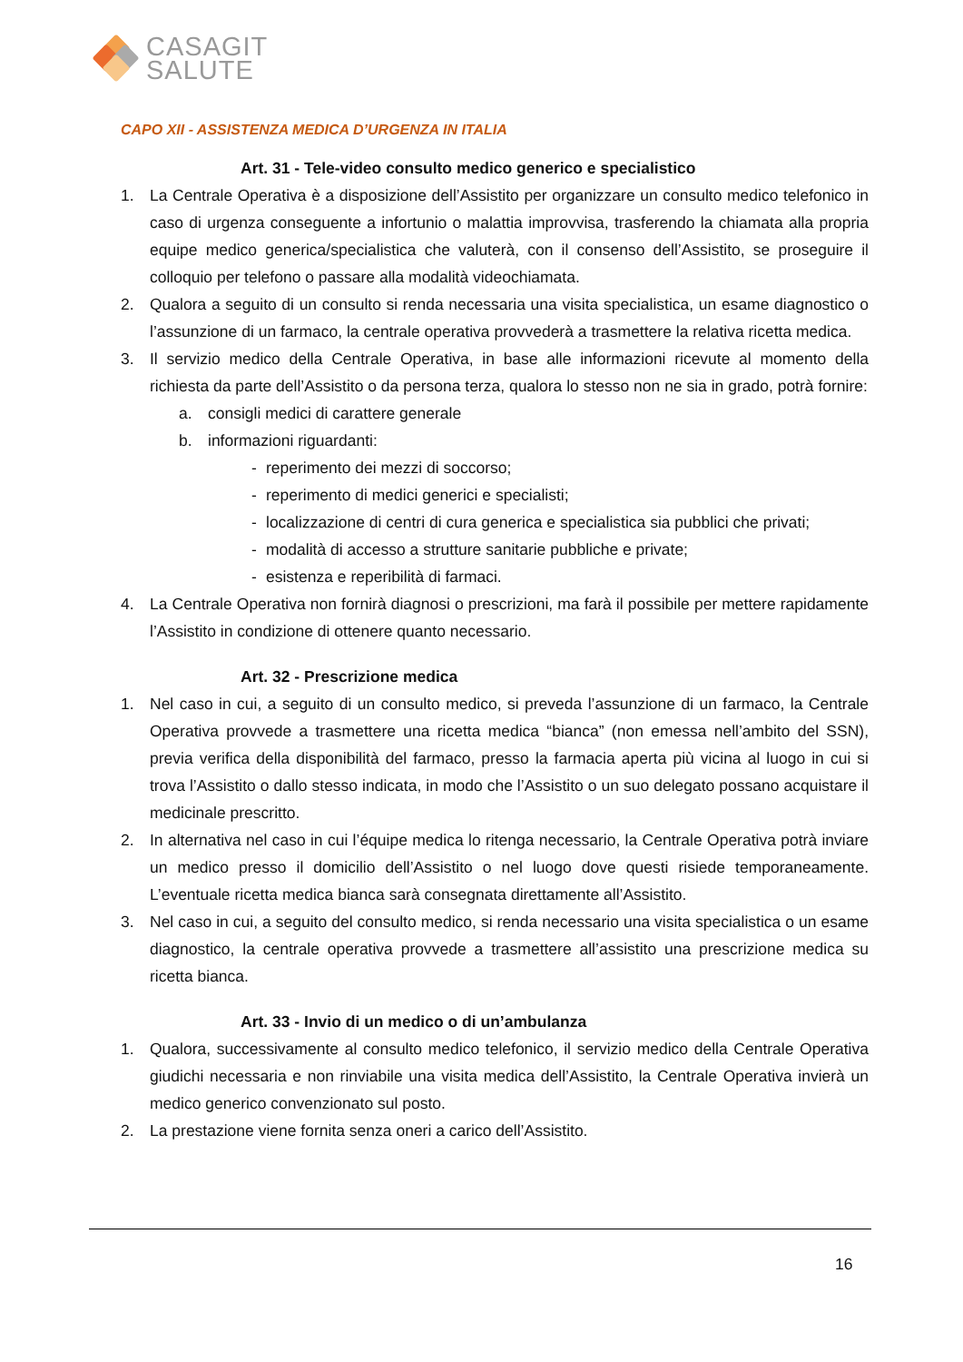CASAGIT
SALUTE
CAPO XII - ASSISTENZA MEDICA D’URGENZA IN ITALIA
Art. 31 - Tele-video consulto medico generico e specialistico
1. La Centrale Operativa è a disposizione dell’Assistito per organizzare un consulto medico telefonico in caso di urgenza conseguente a infortunio o malattia improvvisa, trasferendo la chiamata alla propria equipe medico generica/specialistica che valuterà, con il consenso dell’Assistito, se proseguire il colloquio per telefono o passare alla modalità videochiamata.
2. Qualora a seguito di un consulto si renda necessaria una visita specialistica, un esame diagnostico o l’assunzione di un farmaco, la centrale operativa provvederà a trasmettere la relativa ricetta medica.
3. Il servizio medico della Centrale Operativa, in base alle informazioni ricevute al momento della richiesta da parte dell’Assistito o da persona terza, qualora lo stesso non ne sia in grado, potrà fornire:
a. consigli medici di carattere generale
b. informazioni riguardanti:
- reperimento dei mezzi di soccorso;
- reperimento di medici generici e specialisti;
- localizzazione di centri di cura generica e specialistica sia pubblici che privati;
- modalità di accesso a strutture sanitarie pubbliche e private;
- esistenza e reperibilità di farmaci.
4. La Centrale Operativa non fornirà diagnosi o prescrizioni, ma farà il possibile per mettere rapidamente l’Assistito in condizione di ottenere quanto necessario.
Art. 32 - Prescrizione medica
1. Nel caso in cui, a seguito di un consulto medico, si preveda l’assunzione di un farmaco, la Centrale Operativa provvede a trasmettere una ricetta medica “bianca” (non emessa nell’ambito del SSN), previa verifica della disponibilità del farmaco, presso la farmacia aperta più vicina al luogo in cui si trova l’Assistito o dallo stesso indicata, in modo che l’Assistito o un suo delegato possano acquistare il medicinale prescritto.
2. In alternativa nel caso in cui l’équipe medica lo ritenga necessario, la Centrale Operativa potrà inviare un medico presso il domicilio dell’Assistito o nel luogo dove questi risiede temporaneamente. L’eventuale ricetta medica bianca sarà consegnata direttamente all’Assistito.
3. Nel caso in cui, a seguito del consulto medico, si renda necessario una visita specialistica o un esame diagnostico, la centrale operativa provvede a trasmettere all’assistito una prescrizione medica su ricetta bianca.
Art. 33 - Invio di un medico o di un’ambulanza
1. Qualora, successivamente al consulto medico telefonico, il servizio medico della Centrale Operativa giudichi necessaria e non rinviabile una visita medica dell’Assistito, la Centrale Operativa invierà un medico generico convenzionato sul posto.
2. La prestazione viene fornita senza oneri a carico dell’Assistito.
16